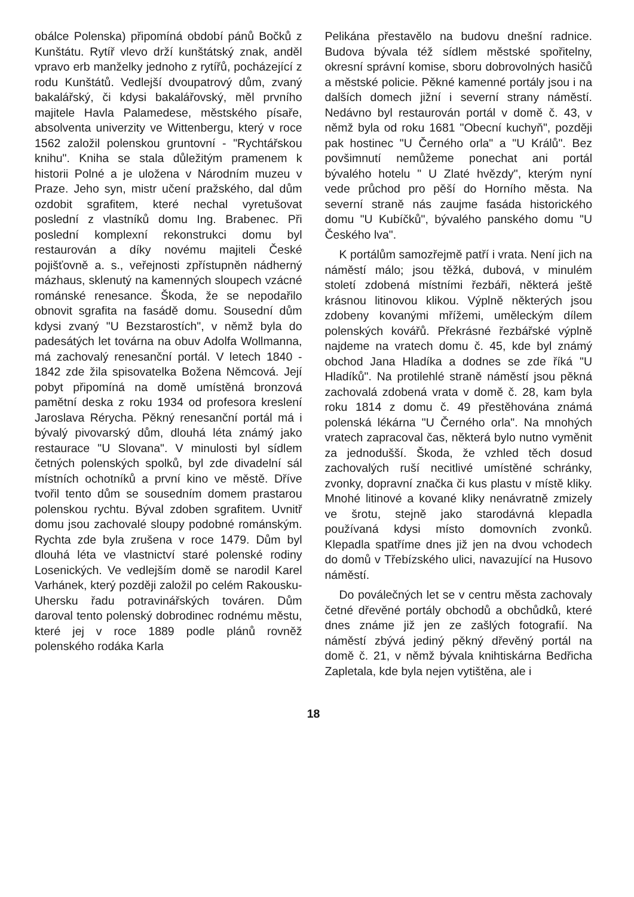obálce Polenska) připomíná období pánů Bočků z Kunštátu. Rytíř vlevo drží kunštátský znak, anděl vpravo erb manželky jednoho z rytířů, pocházející z rodu Kunštátů. Vedlejší dvoupatrový dům, zvaný bakalářský, či kdysi bakalářovský, měl prvního majitele Havla Palamedese, městského písaře, absolventa univerzity ve Wittenbergu, který v roce 1562 založil polenskou gruntovní - "Rychtářskou knihu". Kniha se stala důležitým pramenem k historii Polné a je uložena v Národním muzeu v Praze. Jeho syn, mistr učení pražského, dal dům ozdobit sgrafitem, které nechal vyretušovat poslední z vlastníků domu Ing. Brabenec. Při poslední komplexní rekonstrukci domu byl restaurován a díky novému majiteli České pojišťovně a. s., veřejnosti zpřístupněn nádherný mázhaus, sklenutý na kamenných sloupech vzácné románské renesance. Škoda, že se nepodařilo obnovit sgrafita na fasádě domu. Sousední dům kdysi zvaný "U Bezstarostích", v němž byla do padesátých let továrna na obuv Adolfa Wollmanna, má zachovalý renesanční portál. V letech 1840 - 1842 zde žila spisovatelka Božena Němcová. Její pobyt připomíná na domě umístěná bronzová pamětní deska z roku 1934 od profesora kreslení Jaroslava Rérycha. Pěkný renesanční portál má i bývalý pivovarský dům, dlouhá léta známý jako restaurace "U Slovana". V minulosti byl sídlem četných polenských spolků, byl zde divadelní sál místních ochotníků a první kino ve městě. Dříve tvořil tento dům se sousedním domem prastarou polenskou rychtu. Býval zdoben sgrafitem. Uvnitř domu jsou zachovalé sloupy podobné románským. Rychta zde byla zrušena v roce 1479. Dům byl dlouhá léta ve vlastnictví staré polenské rodiny Losenických. Ve vedlejším domě se narodil Karel Varhánek, který později založil po celém Rakousku-Uhersku řadu potravinářských továren. Dům daroval tento polenský dobrodinec rodnému městu, které jej v roce 1889 podle plánů rovněž polenského rodáka Karla
Pelikána přestavělo na budovu dnešní radnice. Budova bývala též sídlem městské spořitelny, okresní správní komise, sboru dobrovolných hasičů a městské policie. Pěkné kamenné portály jsou i na dalších domech jižní i severní strany náměstí. Nedávno byl restaurován portál v domě č. 43, v němž byla od roku 1681 "Obecní kuchyň", později pak hostinec "U Černého orla" a "U Králů". Bez povšimnutí nemůžeme ponechat ani portál bývalého hotelu " U Zlaté hvězdy", kterým nyní vede průchod pro pěší do Horního města. Na severní straně nás zaujme fasáda historického domu "U Kubíčků", bývalého panského domu "U Českého lva".
K portálům samozřejmě patří i vrata. Není jich na náměstí málo; jsou těžká, dubová, v minulém století zdobená místními řezbáři, některá ještě krásnou litinovou klikou. Výplně některých jsou zdobeny kovanými mřížemi, uměleckým dílem polenských kovářů. Překrásné řezbářské výplně najdeme na vratech domu č. 45, kde byl známý obchod Jana Hladíka a dodnes se zde říká "U Hladíků". Na protilehlé straně náměstí jsou pěkná zachovalá zdobená vrata v domě č. 28, kam byla roku 1814 z domu č. 49 přestěhována známá polenská lékárna "U Černého orla". Na mnohých vratech zapracoval čas, některá bylo nutno vyměnit za jednodušší. Škoda, že vzhled těch dosud zachovalých ruší necitlivé umístěné schránky, zvonky, dopravní značka či kus plastu v místě kliky. Mnohé litinové a kované kliky nenávratně zmizely ve šrotu, stejně jako starodávná klepadla používaná kdysi místo domovních zvonků. Klepadla spatříme dnes již jen na dvou vchodech do domů v Třebízského ulici, navazující na Husovo náměstí.
Do poválečných let se v centru města zachovaly četné dřevěné portály obchodů a obchůdků, které dnes známe již jen ze zašlých fotografií. Na náměstí zbývá jediný pěkný dřevěný portál na domě č. 21, v němž bývala knihtiskárna Bedřicha Zapletala, kde byla nejen vytištěna, ale i
18